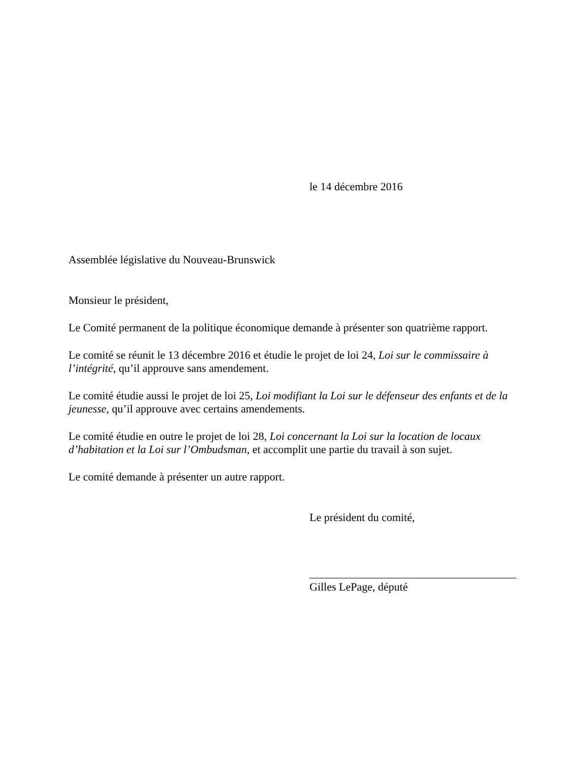le 14 décembre 2016
Assemblée législative du Nouveau-Brunswick
Monsieur le président,
Le Comité permanent de la politique économique demande à présenter son quatrième rapport.
Le comité se réunit le 13 décembre 2016 et étudie le projet de loi 24, Loi sur le commissaire à l’intégrité, qu’il approuve sans amendement.
Le comité étudie aussi le projet de loi 25, Loi modifiant la Loi sur le défenseur des enfants et de la jeunesse, qu’il approuve avec certains amendements.
Le comité étudie en outre le projet de loi 28, Loi concernant la Loi sur la location de locaux d’habitation et la Loi sur l’Ombudsman, et accomplit une partie du travail à son sujet.
Le comité demande à présenter un autre rapport.
Le président du comité,
Gilles LePage, député